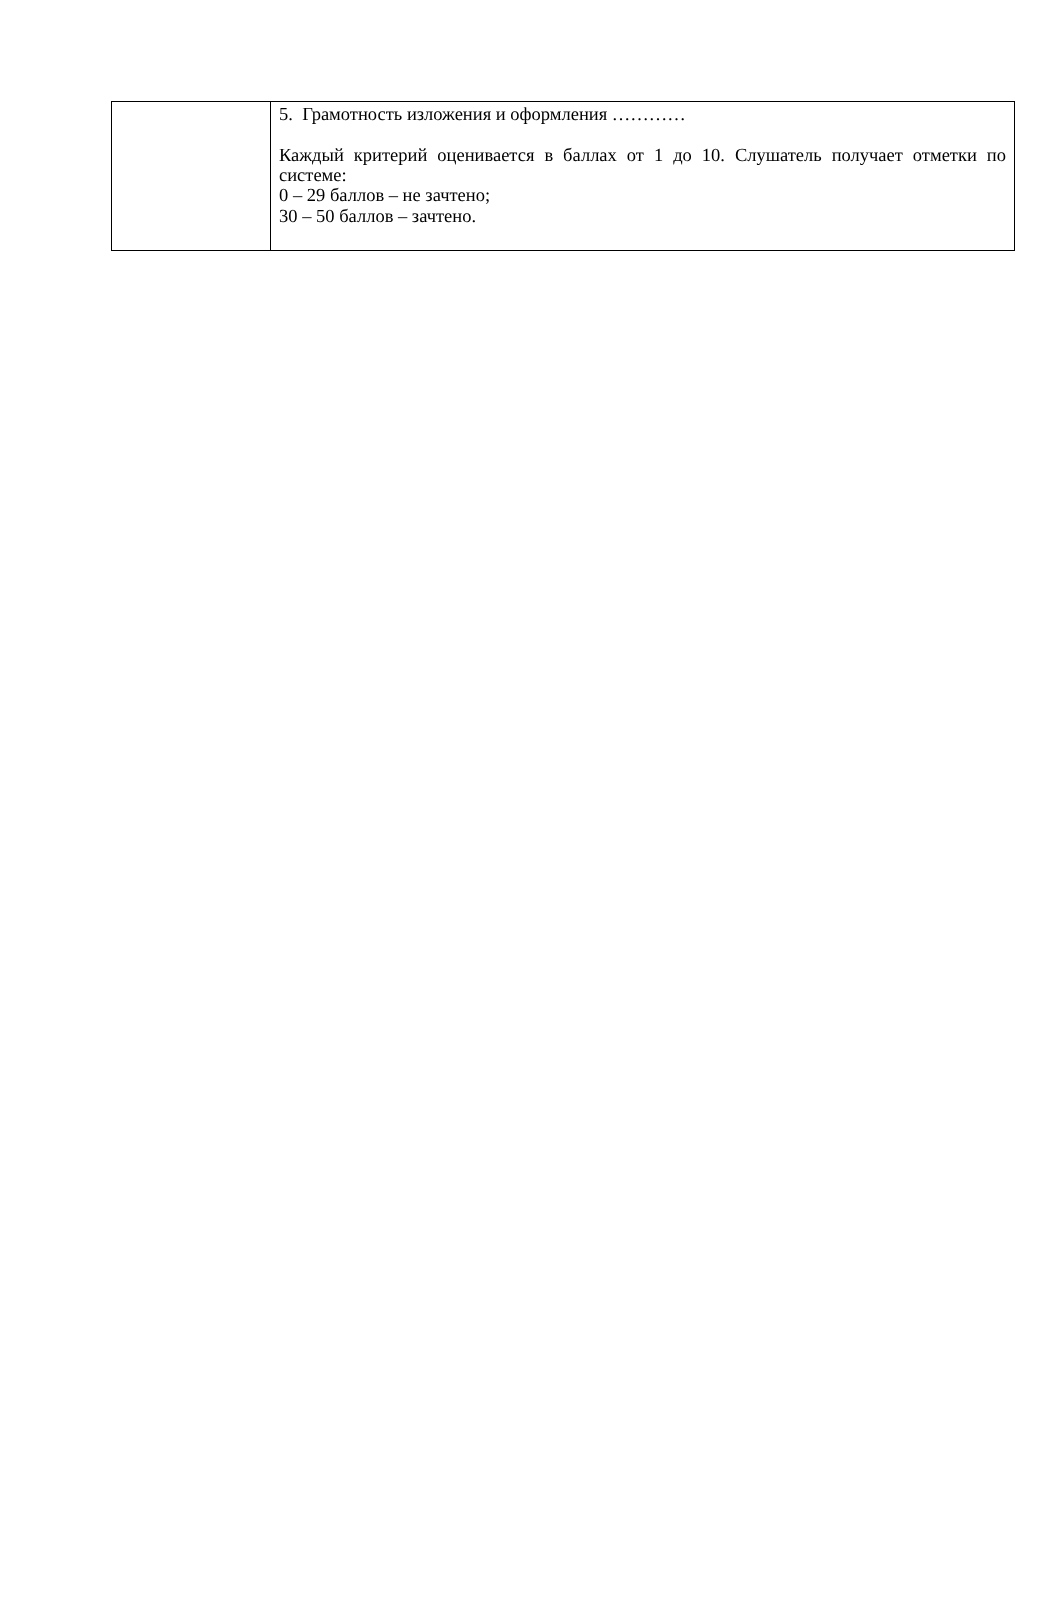| | 5. Грамотность изложения и оформления ………… Каждый критерий оценивается в баллах от 1 до 10. Слушатель получает отметки по системе: 0 – 29 баллов – не зачтено; 30 – 50 баллов – зачтено. |